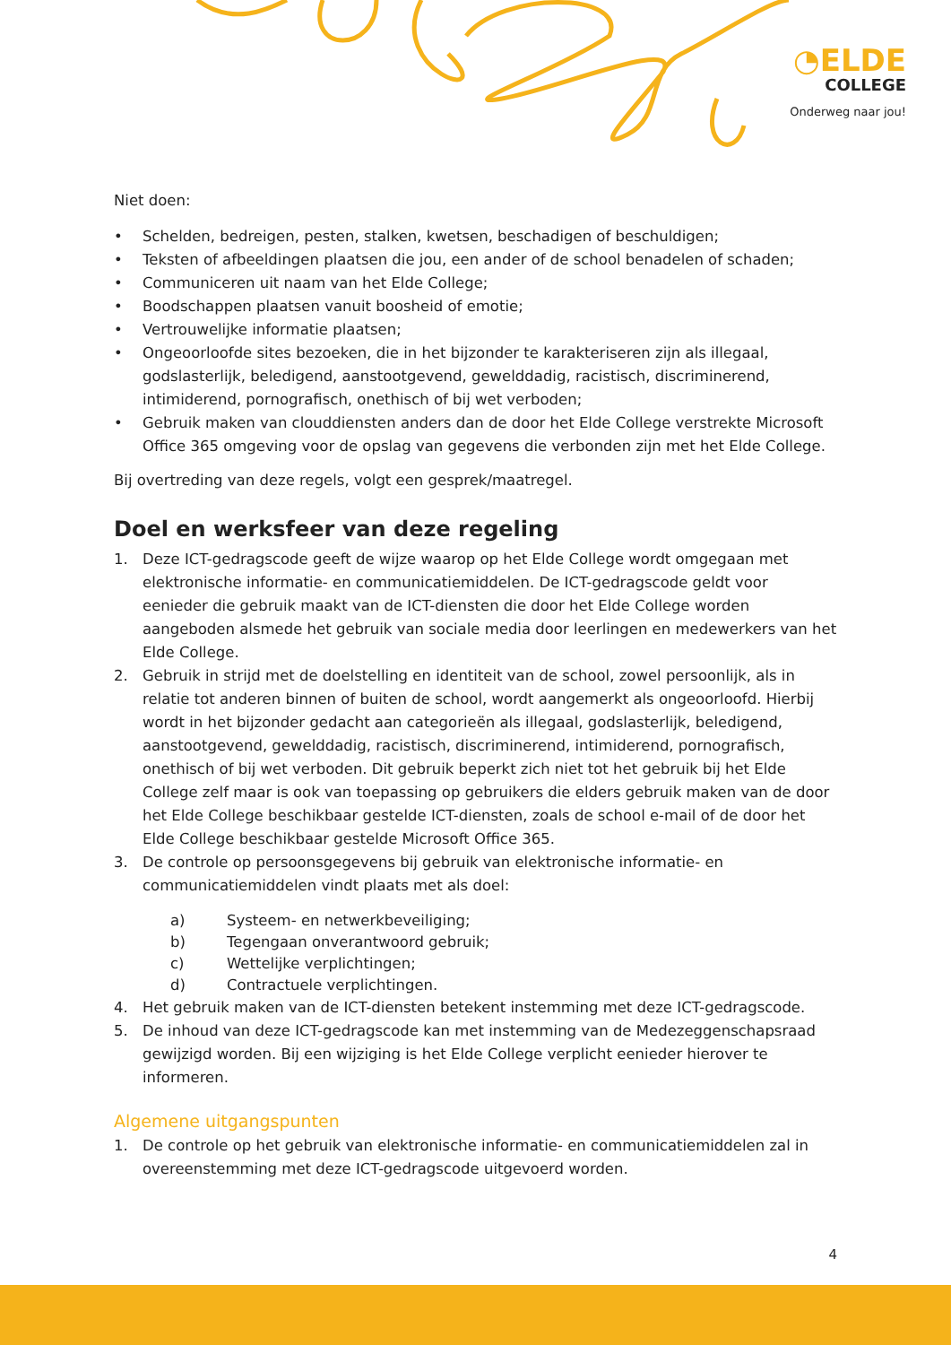◔ELDE
COLLEGE
Onderweg naar jou!
Niet doen:
• Schelden, bedreigen, pesten, stalken, kwetsen, beschadigen of beschuldigen;
• Teksten of afbeeldingen plaatsen die jou, een ander of de school benadelen of schaden;
• Communiceren uit naam van het Elde College;
• Boodschappen plaatsen vanuit boosheid of emotie;
• Vertrouwelijke informatie plaatsen;
• Ongeoorloofde sites bezoeken, die in het bijzonder te karakteriseren zijn als illegaal, godslasterlijk, beledigend, aanstootgevend, gewelddadig, racistisch, discriminerend, intimiderend, pornografisch, onethisch of bij wet verboden;
• Gebruik maken van clouddiensten anders dan de door het Elde College verstrekte Microsoft Office 365 omgeving voor de opslag van gegevens die verbonden zijn met het Elde College.
Bij overtreding van deze regels, volgt een gesprek/maatregel.
Doel en werksfeer van deze regeling
1. Deze ICT-gedragscode geeft de wijze waarop op het Elde College wordt omgegaan met elektronische informatie- en communicatiemiddelen. De ICT-gedragscode geldt voor eenieder die gebruik maakt van de ICT-diensten die door het Elde College worden aangeboden alsmede het gebruik van sociale media door leerlingen en medewerkers van het Elde College.
2. Gebruik in strijd met de doelstelling en identiteit van de school, zowel persoonlijk, als in relatie tot anderen binnen of buiten de school, wordt aangemerkt als ongeoorloofd. Hierbij wordt in het bijzonder gedacht aan categorieën als illegaal, godslasterlijk, beledigend, aanstootgevend, gewelddadig, racistisch, discriminerend, intimiderend, pornografisch, onethisch of bij wet verboden. Dit gebruik beperkt zich niet tot het gebruik bij het Elde College zelf maar is ook van toepassing op gebruikers die elders gebruik maken van de door het Elde College beschikbaar gestelde ICT-diensten, zoals de school e-mail of de door het Elde College beschikbaar gestelde Microsoft Office 365.
3. De controle op persoonsgegevens bij gebruik van elektronische informatie- en communicatiemiddelen vindt plaats met als doel:
a) Systeem- en netwerkbeveiliging;
b) Tegengaan onverantwoord gebruik;
c) Wettelijke verplichtingen;
d) Contractuele verplichtingen.
4. Het gebruik maken van de ICT-diensten betekent instemming met deze ICT-gedragscode.
5. De inhoud van deze ICT-gedragscode kan met instemming van de Medezeggenschapsraad gewijzigd worden. Bij een wijziging is het Elde College verplicht eenieder hierover te informeren.
Algemene uitgangspunten
1. De controle op het gebruik van elektronische informatie- en communicatiemiddelen zal in overeenstemming met deze ICT-gedragscode uitgevoerd worden.
4